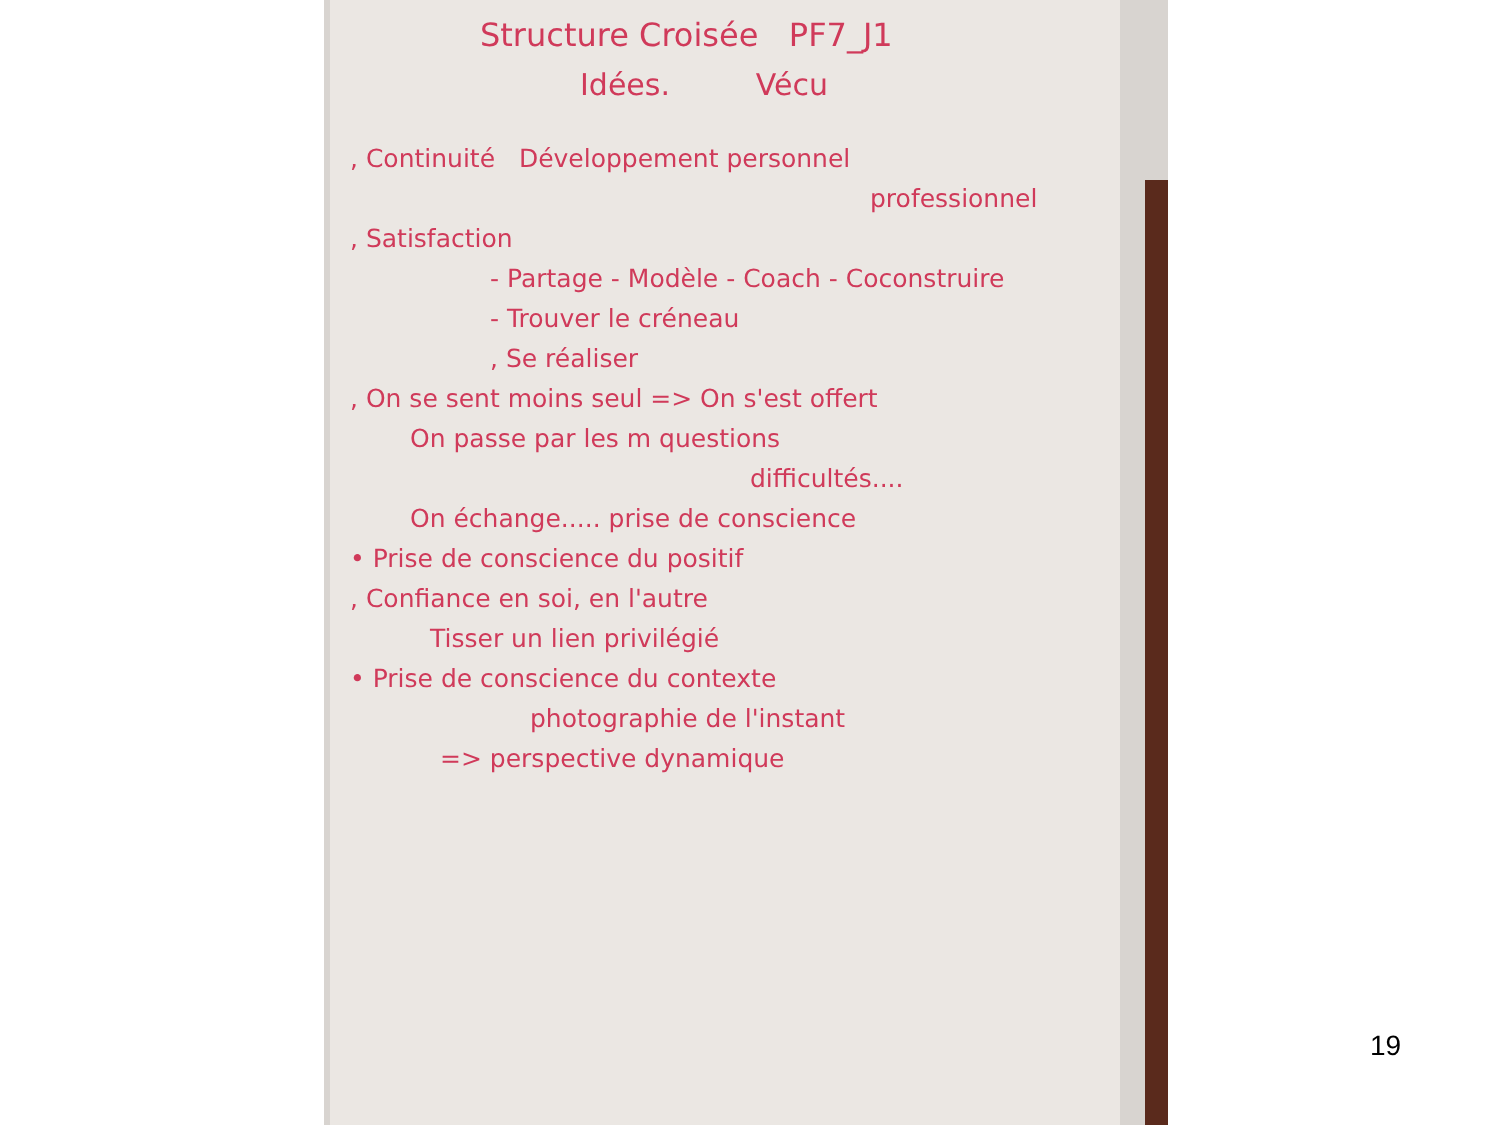Structure Croisée PF7_J1
Idées. Vécu
, Continuité Développement personnel
professionnel
, Satisfaction
- Partage - Modèle - Coach - Coconstruire
- Trouver le créneau
, Se réaliser
, On se sent moins seul => On s'est offert
On passe par les m questions
difficultés....
On échange..... prise de conscience
• Prise de conscience du positif
, Confiance en soi, en l'autre
Tisser un lien privilégié
• Prise de conscience du contexte
photographie de l'instant
=> perspective dynamique
19